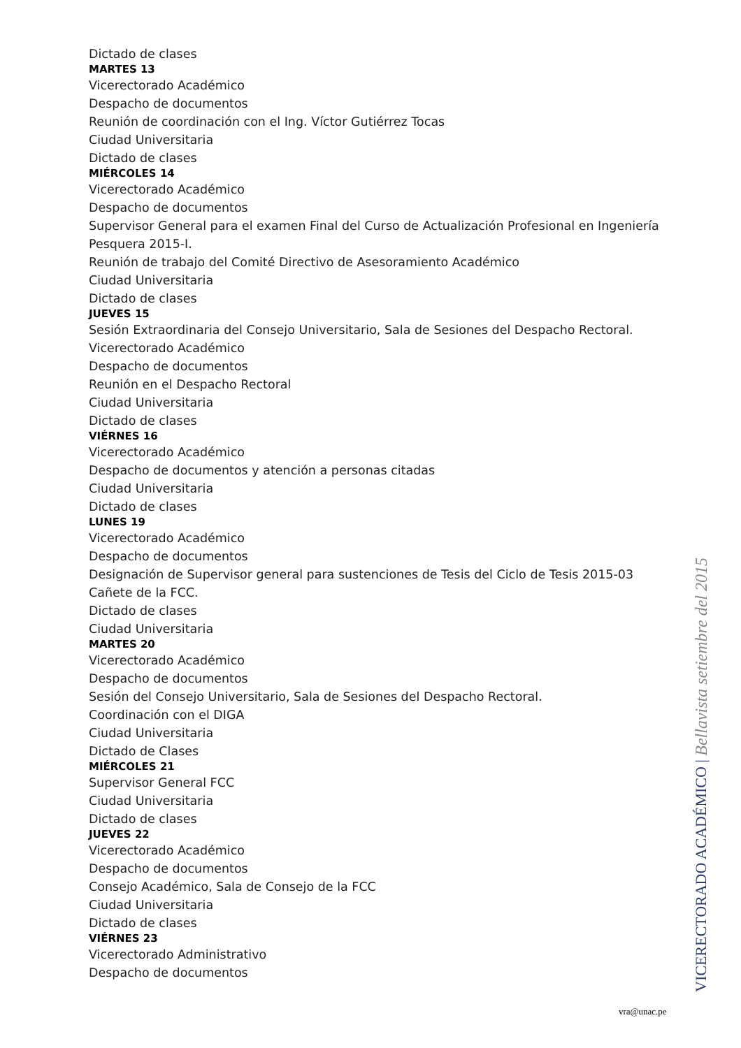Dictado de clases
MARTES 13
Vicerectorado Académico
Despacho de documentos
Reunión de coordinación con el Ing. Víctor Gutiérrez Tocas
Ciudad Universitaria
Dictado de clases
MIÉRCOLES 14
Vicerectorado Académico
Despacho de documentos
Supervisor General para el examen Final del Curso de Actualización Profesional en Ingeniería Pesquera 2015-I.
Reunión de trabajo del Comité Directivo de Asesoramiento Académico
Ciudad Universitaria
Dictado de clases
JUEVES 15
Sesión Extraordinaria del Consejo Universitario, Sala de Sesiones del Despacho Rectoral.
Vicerectorado Académico
Despacho de documentos
Reunión en el Despacho Rectoral
Ciudad Universitaria
Dictado de clases
VIÉRNES 16
Vicerectorado Académico
Despacho de documentos y atención a personas citadas
Ciudad Universitaria
Dictado de clases
LUNES 19
Vicerectorado Académico
Despacho de documentos
Designación de Supervisor general para sustenciones de Tesis del Ciclo de Tesis 2015-03 Cañete de la FCC.
Dictado de clases
Ciudad Universitaria
MARTES 20
Vicerectorado Académico
Despacho de documentos
Sesión del Consejo Universitario, Sala de Sesiones del Despacho Rectoral.
Coordinación con el DIGA
Ciudad Universitaria
Dictado de Clases
MIÉRCOLES 21
Supervisor General FCC
Ciudad Universitaria
Dictado de clases
JUEVES 22
Vicerectorado Académico
Despacho de documentos
Consejo Académico, Sala de Consejo de la FCC
Ciudad Universitaria
Dictado de clases
VIÉRNES 23
Vicerectorado Administrativo
Despacho de documentos
VICERECTORADO ACADÉMICO | Bellavista setiembre del 2015
vra@unac.pe